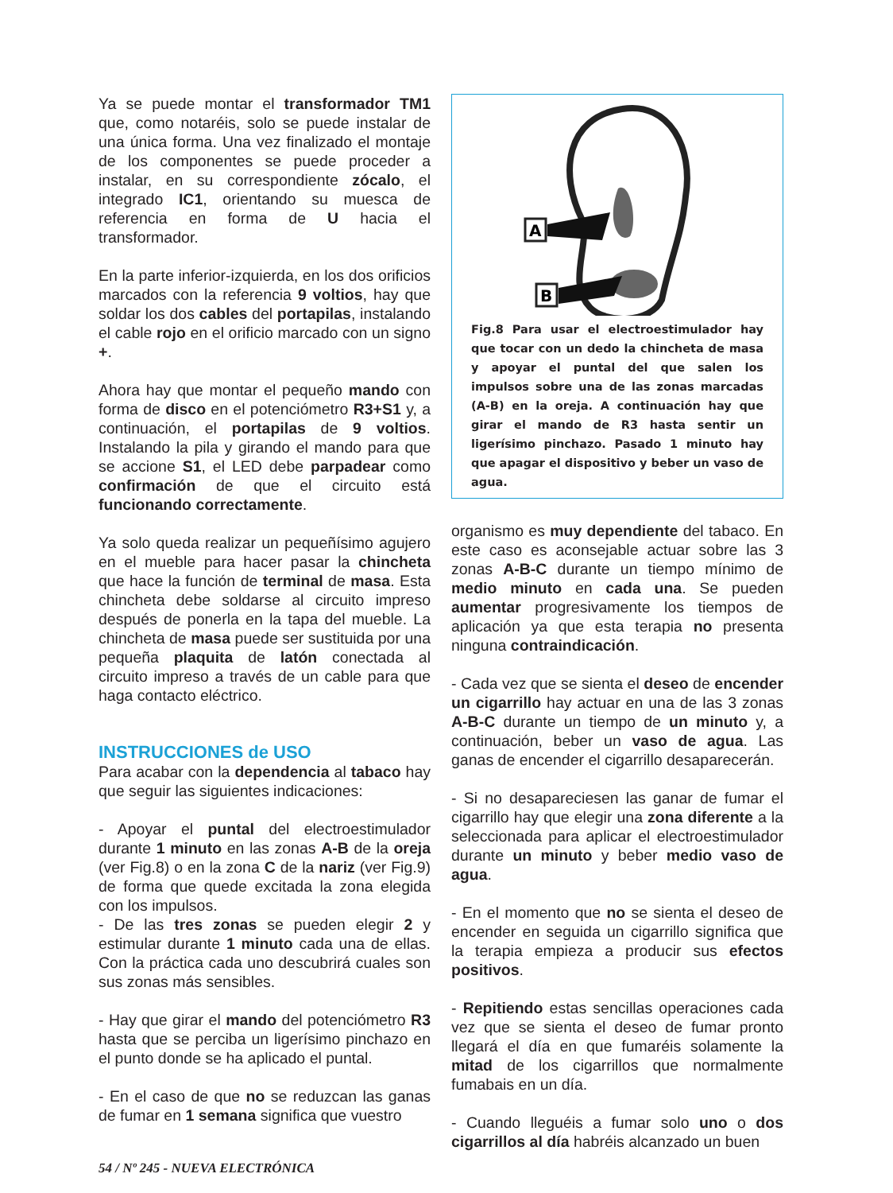Ya se puede montar el transformador TM1 que, como notaréis, solo se puede instalar de una única forma. Una vez finalizado el montaje de los componentes se puede proceder a instalar, en su correspondiente zócalo, el integrado IC1, orientando su muesca de referencia en forma de U hacia el transformador.
En la parte inferior-izquierda, en los dos orificios marcados con la referencia 9 voltios, hay que soldar los dos cables del portapilas, instalando el cable rojo en el orificio marcado con un signo +.
Ahora hay que montar el pequeño mando con forma de disco en el potenciómetro R3+S1 y, a continuación, el portapilas de 9 voltios. Instalando la pila y girando el mando para que se accione S1, el LED debe parpadear como confirmación de que el circuito está funcionando correctamente.
Ya solo queda realizar un pequeñísimo agujero en el mueble para hacer pasar la chincheta que hace la función de terminal de masa. Esta chincheta debe soldarse al circuito impreso después de ponerla en la tapa del mueble. La chincheta de masa puede ser sustituida por una pequeña plaquita de latón conectada al circuito impreso a través de un cable para que haga contacto eléctrico.
INSTRUCCIONES de USO
Para acabar con la dependencia al tabaco hay que seguir las siguientes indicaciones:
- Apoyar el puntal del electroestimulador durante 1 minuto en las zonas A-B de la oreja (ver Fig.8) o en la zona C de la nariz (ver Fig.9) de forma que quede excitada la zona elegida con los impulsos.
- De las tres zonas se pueden elegir 2 y estimular durante 1 minuto cada una de ellas. Con la práctica cada uno descubrirá cuales son sus zonas más sensibles.
- Hay que girar el mando del potenciómetro R3 hasta que se perciba un ligerísimo pinchazo en el punto donde se ha aplicado el puntal.
- En el caso de que no se reduzcan las ganas de fumar en 1 semana significa que vuestro
A
B
Fig.8 Para usar el electroestimulador hay que tocar con un dedo la chincheta de masa y apoyar el puntal del que salen los impulsos sobre una de las zonas marcadas (A-B) en la oreja. A continuación hay que girar el mando de R3 hasta sentir un ligerísimo pinchazo. Pasado 1 minuto hay que apagar el dispositivo y beber un vaso de agua.
organismo es muy dependiente del tabaco. En este caso es aconsejable actuar sobre las 3 zonas A-B-C durante un tiempo mínimo de medio minuto en cada una. Se pueden aumentar progresivamente los tiempos de aplicación ya que esta terapia no presenta ninguna contraindicación.
- Cada vez que se sienta el deseo de encender un cigarrillo hay actuar en una de las 3 zonas A-B-C durante un tiempo de un minuto y, a continuación, beber un vaso de agua. Las ganas de encender el cigarrillo desaparecerán.
- Si no desapareciesen las ganar de fumar el cigarrillo hay que elegir una zona diferente a la seleccionada para aplicar el electroestimulador durante un minuto y beber medio vaso de agua.
- En el momento que no se sienta el deseo de encender en seguida un cigarrillo significa que la terapia empieza a producir sus efectos positivos.
- Repitiendo estas sencillas operaciones cada vez que se sienta el deseo de fumar pronto llegará el día en que fumaréis solamente la mitad de los cigarrillos que normalmente fumabais en un día.
- Cuando lleguéis a fumar solo uno o dos cigarrillos al día habréis alcanzado un buen
54 / Nº 245 - NUEVA ELECTRÓNICA